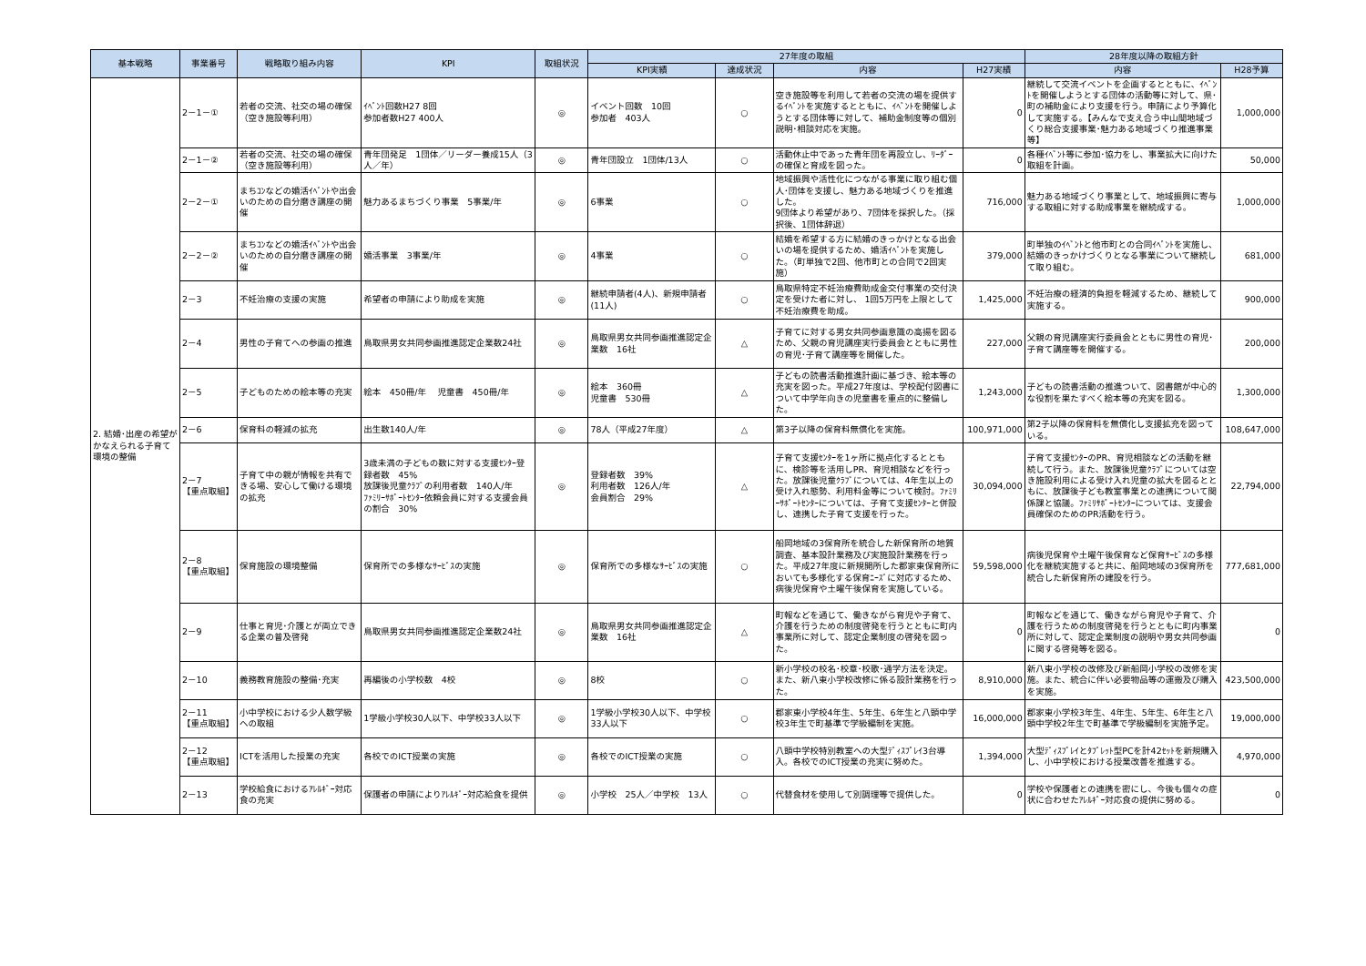| 基本戦略 | 事業番号 | 戦略取り組み内容 | KPI | 取組状況 | 27年度の取組 | | | | 28年度以降の取組方針 | |
| --- | --- | --- | --- | --- | --- | --- | --- | --- | --- | --- |
| | | | | | KPI実績 | 達成状況 | 内容 | H27実績 | 内容 | H28予算 |
| 2. 結婚･出産の希望がかなえられる子育て環境の整備 | 2－1－① | 若者の交流、社交の場の確保（空き施設等利用） | ｲﾍﾞﾝﾄ回数H27 8回 参加者数H27 400人 | ◎ | イベント回数 10回 参加者 403人 | ○ | 空き施設等を利用して若者の交流の場を提供するｲﾍﾞﾝﾄを実施するとともに、ｲﾍﾞﾝﾄを開催しようとする団体等に対して、補助金制度等の個別説明･相談対応を実施。 | 0 | 継続して交流イベントを企画するとともに、ｲﾍﾞﾝﾄを開催しようとする団体の活動等に対して、県･町の補助金により支援を行う。申請により予算化して実施する。【みんなで支え合う中山間地域づくり総合支援事業･魅力ある地域づくり推進事業等】 | 1,000,000 |
| | 2－1－② | 若者の交流、社交の場の確保（空き施設等利用） | 青年団発足 1団体／リーダー養成15人（3人／年） | ◎ | 青年団設立 1団体/13人 | ○ | 活動休止中であった青年団を再設立し、ﾘｰﾀﾞｰの確保と育成を図った。 | 0 | 各種ｲﾍﾞﾝﾄ等に参加･協力をし、事業拡大に向けた取組を計画。 | 50,000 |
| | 2－2－① | まちｺﾝなどの婚活ｲﾍﾞﾝﾄや出会いのための自分磨き講座の開催 | 魅力あるまちづくり事業 5事業/年 | ◎ | 6事業 | ○ | 地域振興や活性化につながる事業に取り組む個人･団体を支援し、魅力ある地域づくりを推進した。 9団体より希望があり、7団体を採択した。（採択後、1団体辞退） | 716,000 | 魅力ある地域づくり事業として、地域振興に寄与する取組に対する助成事業を継続成する。 | 1,000,000 |
| | 2－2－② | まちｺﾝなどの婚活ｲﾍﾞﾝﾄや出会いのための自分磨き講座の開催 | 婚活事業 3事業/年 | ◎ | 4事業 | ○ | 結婚を希望する方に結婚のきっかけとなる出会いの場を提供するため、婚活ｲﾍﾞﾝﾄを実施した。（町単独で2回、他市町との合同で2回実施） | 379,000 | 町単独のｲﾍﾞﾝﾄと他市町との合同ｲﾍﾞﾝﾄを実施し、結婚のきっかけづくりとなる事業について継続して取り組む。 | 681,000 |
| | 2－3 | 不妊治療の支援の実施 | 希望者の申請により助成を実施 | ◎ | 継続申請者(4人)、新規申請者(11人) | ○ | 鳥取県特定不妊治療費助成金交付事業の交付決定を受けた者に対し、 1回5万円を上限として不妊治療費を助成。 | 1,425,000 | 不妊治療の経済的負担を軽減するため、継続して実施する。 | 900,000 |
| | 2－4 | 男性の子育てへの参画の推進 | 鳥取県男女共同参画推進認定企業数24社 | ◎ | 鳥取県男女共同参画推進認定企業数 16社 | △ | 子育てに対する男女共同参画意識の高揚を図るため、父親の育児講座実行委員会とともに男性の育児･子育て講座等を開催した。 | 227,000 | 父親の育児講座実行委員会とともに男性の育児･子育て講座等を開催する。 | 200,000 |
| | 2－5 | 子どものための絵本等の充実 | 絵本 450冊/年 児童書 450冊/年 | ◎ | 絵本 360冊 児童書 530冊 | △ | 子どもの読書活動推進計画に基づき、絵本等の充実を図った。平成27年度は、学校配付図書について中学年向きの児童書を重点的に整備した。 | 1,243,000 | 子どもの読書活動の推進ついて、図書館が中心的な役割を果たすべく絵本等の充実を図る。 | 1,300,000 |
| | 2－6 | 保育料の軽減の拡充 | 出生数140人/年 | ◎ | 78人（平成27年度） | △ | 第3子以降の保育料無償化を実施。 | 100,971,000 | 第2子以降の保育料を無償化し支援拡充を図っている。 | 108,647,000 |
| | 2－7 【重点取組】 | 子育て中の親が情報を共有できる場、安心して働ける環境の拡充 | 3歳未満の子どもの数に対する支援ｾﾝﾀｰ登録者数 45% 放課後児童ｸﾗﾌﾞの利用者数 140人/年 ﾌｧﾐﾘｰｻﾎﾟｰﾄｾﾝﾀｰ依頼会員に対する支援会員の割合 30% | ◎ | 登録者数 39% 利用者数 126人/年 会員割合 29% | △ | 子育て支援ｾﾝﾀｰを1ヶ所に拠点化するとともに、検診等を活用しPR、育児相談などを行った。放課後児童ｸﾗﾌﾞについては、4年生以上の受け入れ態勢、利用料金等について検討。ﾌｧﾐﾘｰｻﾎﾟｰﾄｾﾝﾀｰについては、子育て支援ｾﾝﾀｰと併設し、連携した子育て支援を行った。 | 30,094,000 | 子育て支援ｾﾝﾀｰのPR、育児相談などの活動を継続して行う。また、放課後児童ｸﾗﾌﾞについては空き施設利用による受け入れ児童の拡大を図るとともに、放課後子ども教室事業との連携について関係課と協議。ﾌｧﾐﾘｻﾎﾟｰﾄｾﾝﾀｰについては、支援会員確保のためのPR活動を行う。 | 22,794,000 |
| | 2－8 【重点取組】 | 保育施設の環境整備 | 保育所での多様なｻｰﾋﾞｽの実施 | ◎ | 保育所での多様なｻｰﾋﾞｽの実施 | ○ | 船岡地域の3保育所を統合した新保育所の地質調査、基本設計業務及び実施設計業務を行った。平成27年度に新規開所した郡家東保育所においても多様化する保育ﾆｰｽﾞに対応するため、病後児保育や土曜午後保育を実施している。 | 59,598,000 | 病後児保育や土曜午後保育など保育ｻｰﾋﾞｽの多様化を継続実施すると共に、船岡地域の3保育所を統合した新保育所の建設を行う。 | 777,681,000 |
| | 2－9 | 仕事と育児･介護とが両立できる企業の普及啓発 | 鳥取県男女共同参画推進認定企業数24社 | ◎ | 鳥取県男女共同参画推進認定企業数 16社 | △ | 町報などを通じて、働きながら育児や子育て、介護を行うための制度啓発を行うとともに町内事業所に対して、認定企業制度の啓発を図った。 | 0 | 町報などを通じて、働きながら育児や子育て、介護を行うための制度啓発を行うとともに町内事業所に対して、認定企業制度の説明や男女共同参画に関する啓発等を図る。 | 0 |
| | 2－10 | 義務教育施設の整備･充実 | 再編後の小学校数 4校 | ◎ | 8校 | ○ | 新小学校の校名･校章･校歌･通学方法を決定。また、新八東小学校改修に係る設計業務を行った。 | 8,910,000 | 新八東小学校の改修及び新船岡小学校の改修を実施。また、統合に伴い必要物品等の運搬及び購入を実施。 | 423,500,000 |
| | 2－11 【重点取組】 | 小中学校における少人数学級への取組 | 1学級小学校30人以下、中学校33人以下 | ◎ | 1学級小学校30人以下、中学校33人以下 | ○ | 郡家東小学校4年生、5年生、6年生と八頭中学校3年生で町基準で学級編制を実施。 | 16,000,000 | 郡家東小学校3年生、4年生、5年生、6年生と八頭中学校2年生で町基準で学級編制を実施予定。 | 19,000,000 |
| | 2－12 【重点取組】 | ICTを活用した授業の充実 | 各校でのICT授業の実施 | ◎ | 各校でのICT授業の実施 | ○ | 八頭中学校特別教室への大型ﾃﾞｨｽﾌﾟﾚｲ3台導入。各校でのICT授業の充実に努めた。 | 1,394,000 | 大型ﾃﾞｨｽﾌﾟﾚｲとﾀﾌﾞﾚｯﾄ型PCを計42ｾｯﾄを新規購入し、小中学校における授業改善を推進する。 | 4,970,000 |
| | 2－13 | 学校給食におけるｱﾚﾙｷﾞｰ対応食の充実 | 保護者の申請によりｱﾚﾙｷﾞｰ対応給食を提供 | ◎ | 小学校 25人／中学校 13人 | ○ | 代替食材を使用して別調理等で提供した。 | 0 | 学校や保護者との連携を密にし、今後も個々の症状に合わせたｱﾚﾙｷﾞｰ対応食の提供に努める。 | 0 |